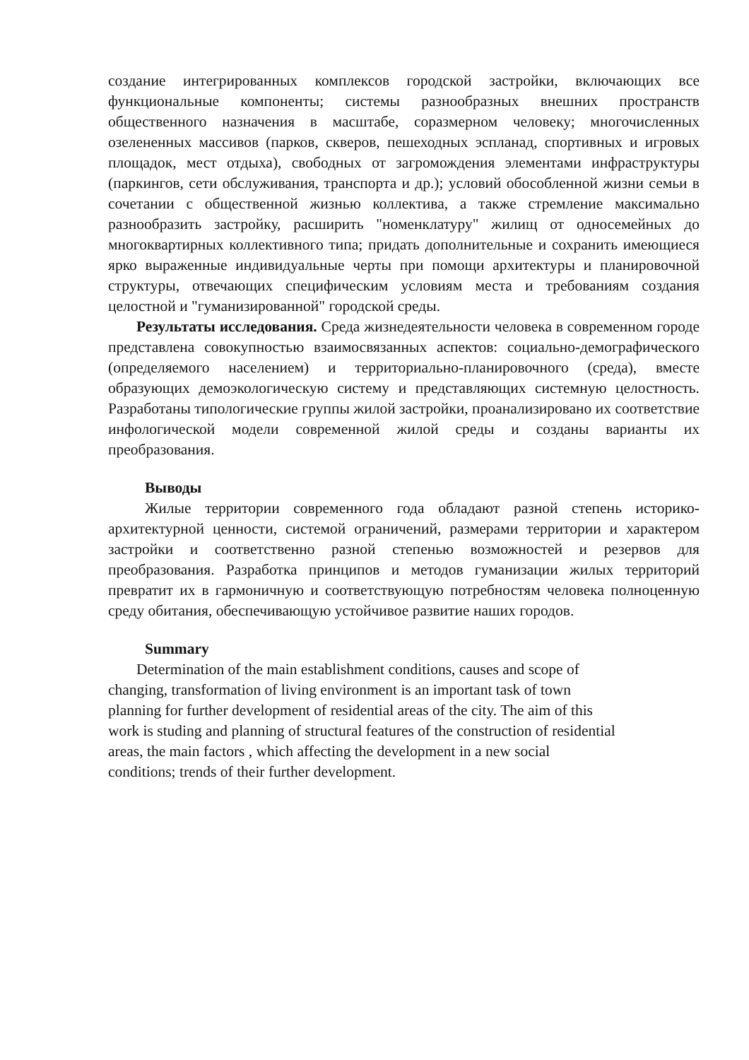создание интегрированных комплексов городской застройки, включающих все функциональные компоненты; системы разнообразных внешних пространств общественного назначения в масштабе, соразмерном человеку; многочисленных озелененных массивов (парков, скверов, пешеходных эспланад, спортивных и игровых площадок, мест отдыха), свободных от загромождения элементами инфраструктуры (паркингов, сети обслуживания, транспорта и др.); условий обособленной жизни семьи в сочетании с общественной жизнью коллектива, а также стремление максимально разнообразить застройку, расширить "номенклатуру" жилищ от односемейных до многоквартирных коллективного типа; придать дополнительные и сохранить имеющиеся ярко выраженные индивидуальные черты при помощи архитектуры и планировочной структуры, отвечающих специфическим условиям места и требованиям создания целостной и "гуманизированной" городской среды.
Результаты исследования. Среда жизнедеятельности человека в современном городе представлена совокупностью взаимосвязанных аспектов: социально-демографического (определяемого населением) и территориально-планировочного (среда), вместе образующих демоэкологическую систему и представляющих системную целостность. Разработаны типологические группы жилой застройки, проанализировано их соответствие инфологической модели современной жилой среды и созданы варианты их преобразования.
Выводы
Жилые территории современного года обладают разной степень историко-архитектурной ценности, системой ограничений, размерами территории и характером застройки и соответственно разной степенью возможностей и резервов для преобразования. Разработка принципов и методов гуманизации жилых территорий превратит их в гармоничную и соответствующую потребностям человека полноценную среду обитания, обеспечивающую устойчивое развитие наших городов.
Summary
Determination of the main establishment conditions, causes and scope of
changing, transformation of living environment is an important task of town
planning for further development of residential areas of the city. The aim of this
work is studing and planning of structural features of the construction of residential
areas, the main factors , which affecting the development in a new social
conditions; trends of their further development.